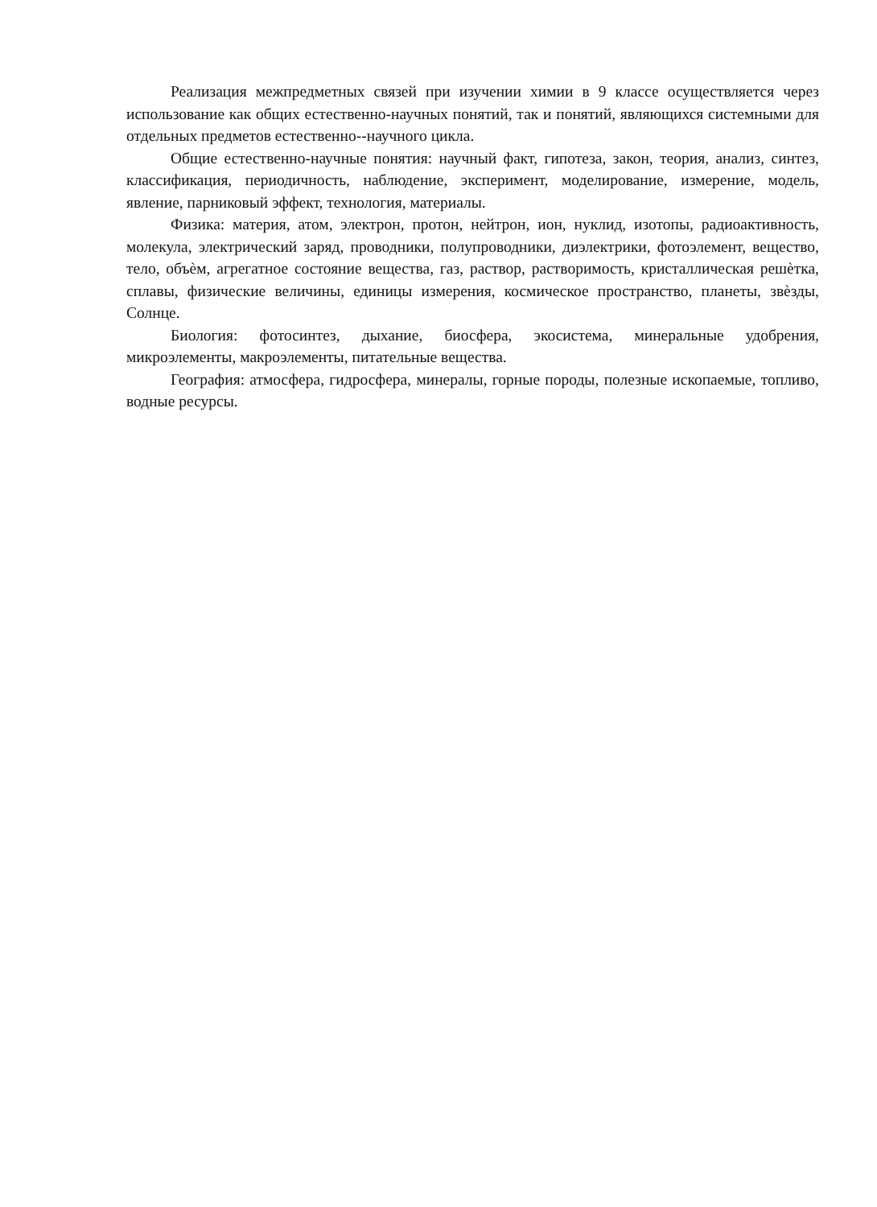Реализация межпредметных связей при изучении химии в 9 классе осуществляется через использование как общих естественно-научных понятий, так и понятий, являющихся системными для отдельных предметов естественно--научного цикла.
Общие естественно-научные понятия: научный факт, гипотеза, закон, теория, анализ, синтез, классификация, периодичность, наблюдение, эксперимент, моделирование, измерение, модель, явление, парниковый эффект, технология, материалы.
Физика: материя, атом, электрон, протон, нейтрон, ион, нуклид, изотопы, радиоактивность, молекула, электрический заряд, проводники, полупроводники, диэлектрики, фотоэлемент, вещество, тело, объѐм, агрегатное состояние вещества, газ, раствор, растворимость, кристаллическая решѐтка, сплавы, физические величины, единицы измерения, космическое пространство, планеты, звѐзды, Солнце.
Биология: фотосинтез, дыхание, биосфера, экосистема, минеральные удобрения, микроэлементы, макроэлементы, питательные вещества.
География: атмосфера, гидросфера, минералы, горные породы, полезные ископаемые, топливо, водные ресурсы.